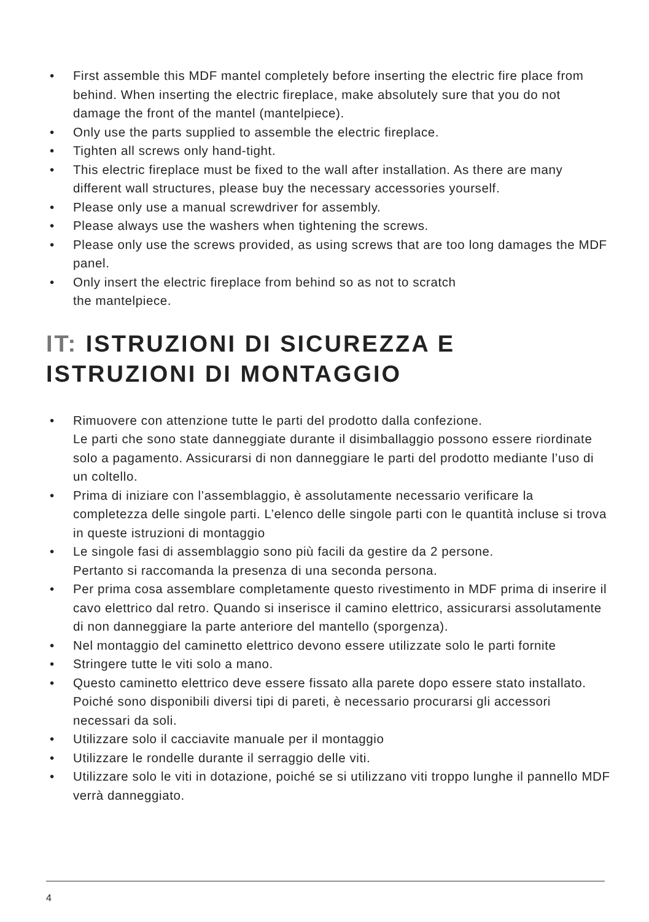• First assemble this MDF mantel completely before inserting the electric fire place from behind. When inserting the electric fireplace, make absolutely sure that you do not damage the front of the mantel (mantelpiece).
• Only use the parts supplied to assemble the electric fireplace.
• Tighten all screws only hand-tight.
• This electric fireplace must be fixed to the wall after installation. As there are many different wall structures, please buy the necessary accessories yourself.
• Please only use a manual screwdriver for assembly.
• Please always use the washers when tightening the screws.
• Please only use the screws provided, as using screws that are too long damages the MDF panel.
• Only insert the electric fireplace from behind so as not to scratch
the mantelpiece.
IT: ISTRUZIONI DI SICUREZZA E
ISTRUZIONI DI MONTAGGIO
• Rimuovere con attenzione tutte le parti del prodotto dalla confezione.
Le parti che sono state danneggiate durante il disimballaggio possono essere riordinate solo a pagamento. Assicurarsi di non danneggiare le parti del prodotto mediante l’uso di un coltello.
• Prima di iniziare con l’assemblaggio, è assolutamente necessario verificare la completezza delle singole parti. L’elenco delle singole parti con le quantità incluse si trova in queste istruzioni di montaggio
• Le singole fasi di assemblaggio sono più facili da gestire da 2 persone.
Pertanto si raccomanda la presenza di una seconda persona.
• Per prima cosa assemblare completamente questo rivestimento in MDF prima di inserire il cavo elettrico dal retro. Quando si inserisce il camino elettrico, assicurarsi assolutamente di non danneggiare la parte anteriore del mantello (sporgenza).
• Nel montaggio del caminetto elettrico devono essere utilizzate solo le parti fornite
• Stringere tutte le viti solo a mano.
• Questo caminetto elettrico deve essere fissato alla parete dopo essere stato installato. Poiché sono disponibili diversi tipi di pareti, è necessario procurarsi gli accessori necessari da soli.
• Utilizzare solo il cacciavite manuale per il montaggio
• Utilizzare le rondelle durante il serraggio delle viti.
• Utilizzare solo le viti in dotazione, poiché se si utilizzano viti troppo lunghe il pannello MDF verrà danneggiato.
4